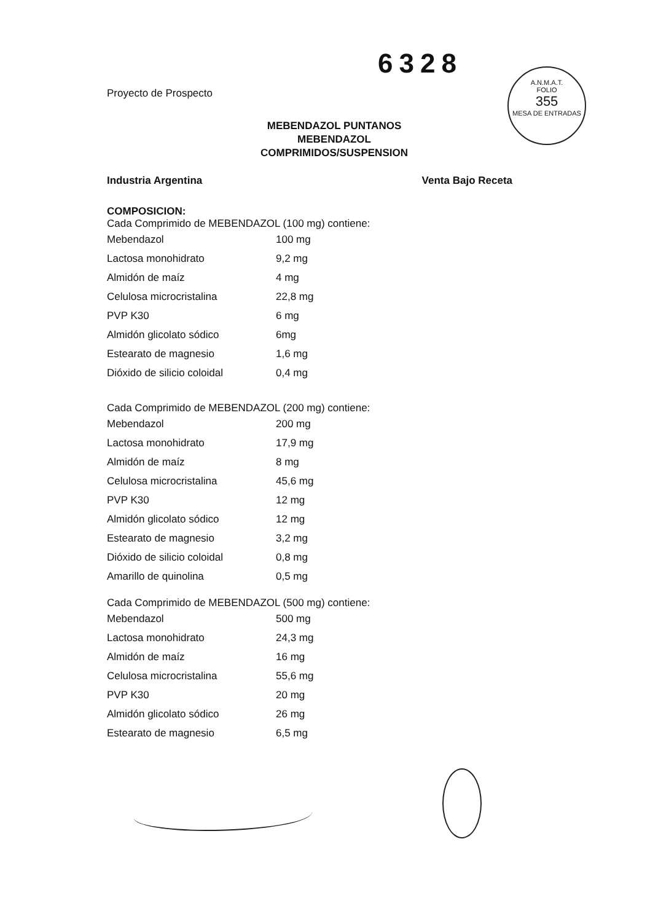6328
A.N.M.A.T.
FOLIO
355
MESA DE ENTRADAS
Proyecto de Prospecto
MEBENDAZOL PUNTANOS
MEBENDAZOL
COMPRIMIDOS/SUSPENSION
Industria Argentina Venta Bajo Receta
COMPOSICION:
Cada Comprimido de MEBENDAZOL (100 mg) contiene:
| Mebendazol | 100 mg |
| Lactosa monohidrato | 9,2 mg |
| Almidón de maíz | 4 mg |
| Celulosa microcristalina | 22,8 mg |
| PVP K30 | 6 mg |
| Almidón glicolato sódico | 6mg |
| Estearato de magnesio | 1,6 mg |
| Dióxido de silicio coloidal | 0,4 mg |
Cada Comprimido de MEBENDAZOL (200 mg) contiene:
| Mebendazol | 200 mg |
| Lactosa monohidrato | 17,9 mg |
| Almidón de maíz | 8 mg |
| Celulosa microcristalina | 45,6 mg |
| PVP K30 | 12 mg |
| Almidón glicolato sódico | 12 mg |
| Estearato de magnesio | 3,2 mg |
| Dióxido de silicio coloidal | 0,8 mg |
| Amarillo de quinolina | 0,5 mg |
Cada Comprimido de MEBENDAZOL (500 mg) contiene:
| Mebendazol | 500 mg |
| Lactosa monohidrato | 24,3 mg |
| Almidón de maíz | 16 mg |
| Celulosa microcristalina | 55,6 mg |
| PVP K30 | 20 mg |
| Almidón glicolato sódico | 26 mg |
| Estearato de magnesio | 6,5 mg |